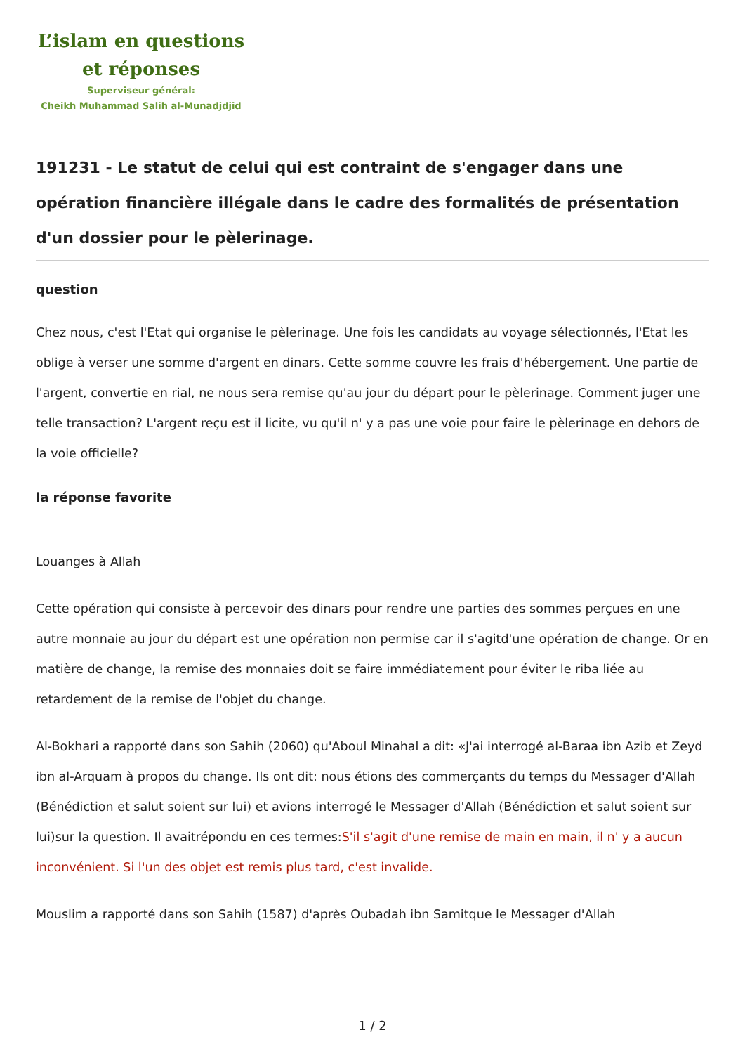L’islam en questions
et réponses
Superviseur général:
Cheikh Muhammad Salih al-Munadjdjid
191231 - Le statut de celui qui est contraint de s'engager dans une opération financière illégale dans le cadre des formalités de présentation d'un dossier pour le pèlerinage.
question
Chez nous, c'est l'Etat qui organise le pèlerinage. Une fois les candidats au voyage sélectionnés, l'Etat les oblige à verser une somme d'argent en dinars. Cette somme couvre les frais d'hébergement. Une partie de l'argent, convertie en rial, ne nous sera remise qu'au jour du départ pour le pèlerinage. Comment juger une telle transaction? L'argent reçu est il licite, vu qu'il n' y a pas une voie pour faire le pèlerinage en dehors de la voie officielle?
la réponse favorite
Louanges à Allah
Cette opération qui consiste à percevoir des dinars pour rendre une parties des sommes perçues en une autre monnaie au jour du départ est une opération non permise car il s'agitd'une opération de change. Or en matière de change, la remise des monnaies doit se faire immédiatement pour éviter le riba liée au retardement de la remise de l'objet du change.
Al-Bokhari a rapporté dans son Sahih (2060) qu'Aboul Minahal a dit: «J'ai interrogé al-Baraa ibn Azib et Zeyd ibn al-Arquam à propos du change. Ils ont dit: nous étions des commerçants du temps du Messager d'Allah (Bénédiction et salut soient sur lui) et avions interrogé le Messager d'Allah (Bénédiction et salut soient sur lui)sur la question. Il avaitrépondu en ces termes:S'il s'agit d'une remise de main en main, il n' y a aucun inconvénient. Si l'un des objet est remis plus tard, c'est invalide.
Mouslim a rapporté dans son Sahih (1587) d'après Oubadah ibn Samitque le Messager d'Allah
1 / 2